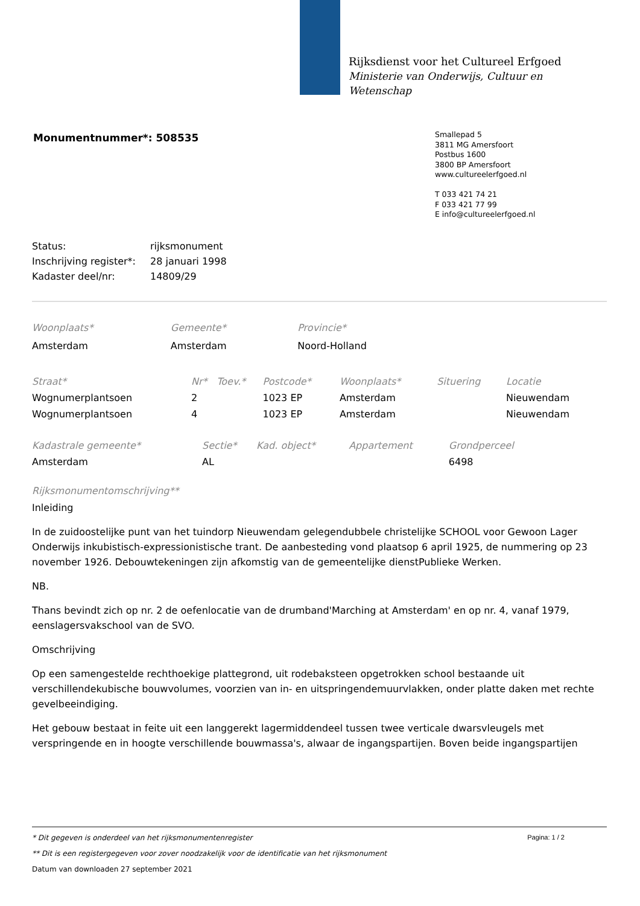Rijksdienst voor het Cultureel Erfgoed
Ministerie van Onderwijs, Cultuur en
Wetenschap
Monumentnummer*: 508535
Smallepad 5
3811 MG Amersfoort
Postbus 1600
3800 BP Amersfoort
www.cultureelerfgoed.nl
T 033 421 74 21
F 033 421 77 99
E info@cultureelerfgoed.nl
| Status: | rijksmonument |
| Inschrijving register*: | 28 januari 1998 |
| Kadaster deel/nr: | 14809/29 |
| Woonplaats* | Gemeente* | Provincie* |
| --- | --- | --- |
| Amsterdam | Amsterdam | Noord-Holland |
| Straat* | Nr* | Toev.* | Postcode* | Woonplaats* | Situering | Locatie |
| --- | --- | --- | --- | --- | --- | --- |
| Wognumerplantsoen | 2 | | 1023 EP | Amsterdam | | Nieuwendam |
| Wognumerplantsoen | 4 | | 1023 EP | Amsterdam | | Nieuwendam |
| Kadastrale gemeente* | Sectie* | Kad. object* | Appartement | Grondperceel |
| --- | --- | --- | --- | --- |
| Amsterdam | AL | | | 6498 |
Rijksmonumentomschrijving**
Inleiding
In de zuidoostelijke punt van het tuindorp Nieuwendam gelegendubbele christelijke SCHOOL voor Gewoon Lager Onderwijs inkubistisch-expressionistische trant. De aanbesteding vond plaatsop 6 april 1925, de nummering op 23 november 1926. Debouwtekeningen zijn afkomstig van de gemeentelijke dienstPublieke Werken.
NB.
Thans bevindt zich op nr. 2 de oefenlocatie van de drumband'Marching at Amsterdam' en op nr. 4, vanaf 1979, eenslagersvakschool van de SVO.
Omschrijving
Op een samengestelde rechthoekige plattegrond, uit rodebaksteen opgetrokken school bestaande uit verschillendekubische bouwvolumes, voorzien van in- en uitspringendemuurvlakken, onder platte daken met rechte gevelbeeindiging.
Het gebouw bestaat in feite uit een langgerekt lagermiddendeel tussen twee verticale dwarsvleugels met verspringende en in hoogte verschillende bouwmassa's, alwaar de ingangspartijen. Boven beide ingangspartijen
Pagina: 1 / 2
* Dit gegeven is onderdeel van het rijksmonumentenregister
** Dit is een registergegeven voor zover noodzakelijk voor de identificatie van het rijksmonument
Datum van downloaden 27 september 2021